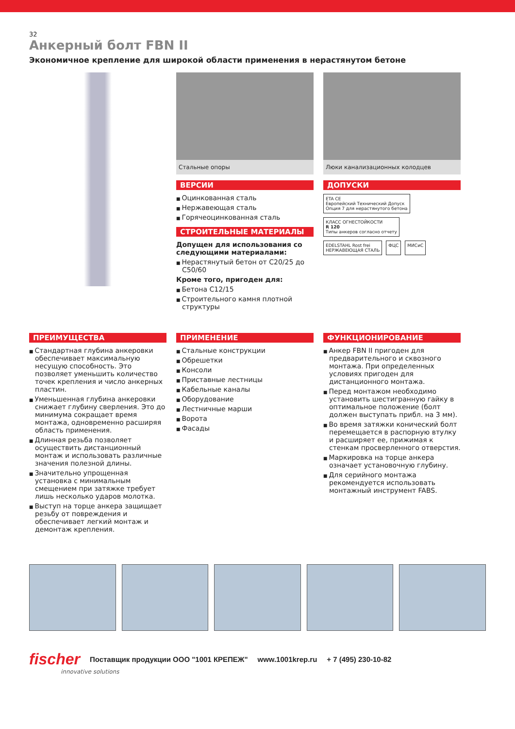32
Анкерный болт FBN II
Экономичное крепление для широкой области применения в нерастянутом бетоне
Стальные опоры
ВЕРСИИ
Оцинкованная сталь
Нержавеющая сталь
Горячеоцинкованная сталь
СТРОИТЕЛЬНЫЕ МАТЕРИАЛЫ
Допущен для использования со следующими материалами:
Нерастянутый бетон от C20/25 до C50/60
Кроме того, пригоден для:
Бетона C12/15
Строительного камня плотной структуры
Люки канализационных колодцев
ДОПУСКИ
ETA CE
Европейский Технический Допуск
Опция 7 для нерастянутого бетона
КЛАСС ОГНЕСТОЙКОСТИ
R 120
Типы анкеров согласно отчету
EDELSTAHL Rost frei
НЕРЖАВЕЮЩАЯ СТАЛЬ
ФЦС
МИСиС
ПРЕИМУЩЕСТВА
Стандартная глубина анкеровки обеспечивает максимальную несущую способность. Это позволяет уменьшить количество точек крепления и число анкерных пластин.
Уменьшенная глубина анкеровки снижает глубину сверления. Это до минимума сокращает время монтажа, одновременно расширяя область применения.
Длинная резьба позволяет осуществить дистанционный монтаж и использовать различные значения полезной длины.
Значительно упрощенная установка с минимальным смещением при затяжке требует лишь несколько ударов молотка.
Выступ на торце анкера защищает резьбу от повреждения и обеспечивает легкий монтаж и демонтаж крепления.
ПРИМЕНЕНИЕ
Стальные конструкции
Обрешетки
Консоли
Приставные лестницы
Кабельные каналы
Оборудование
Лестничные марши
Ворота
Фасады
ФУНКЦИОНИРОВАНИЕ
Анкер FBN II пригоден для предварительного и сквозного монтажа. При определенных условиях пригоден для дистанционного монтажа.
Перед монтажом необходимо установить шестигранную гайку в оптимальное положение (болт должен выступать прибл. на 3 мм).
Во время затяжки конический болт перемещается в распорную втулку и расширяет ее, прижимая к стенкам просверленного отверстия.
Маркировка на торце анкера означает установочную глубину.
Для серийного монтажа рекомендуется использовать монтажный инструмент FABS.
fischer Поставщик продукции ООО "1001 КРЕПЕЖ" www.1001krep.ru + 7 (495) 230-10-82
innovative solutions